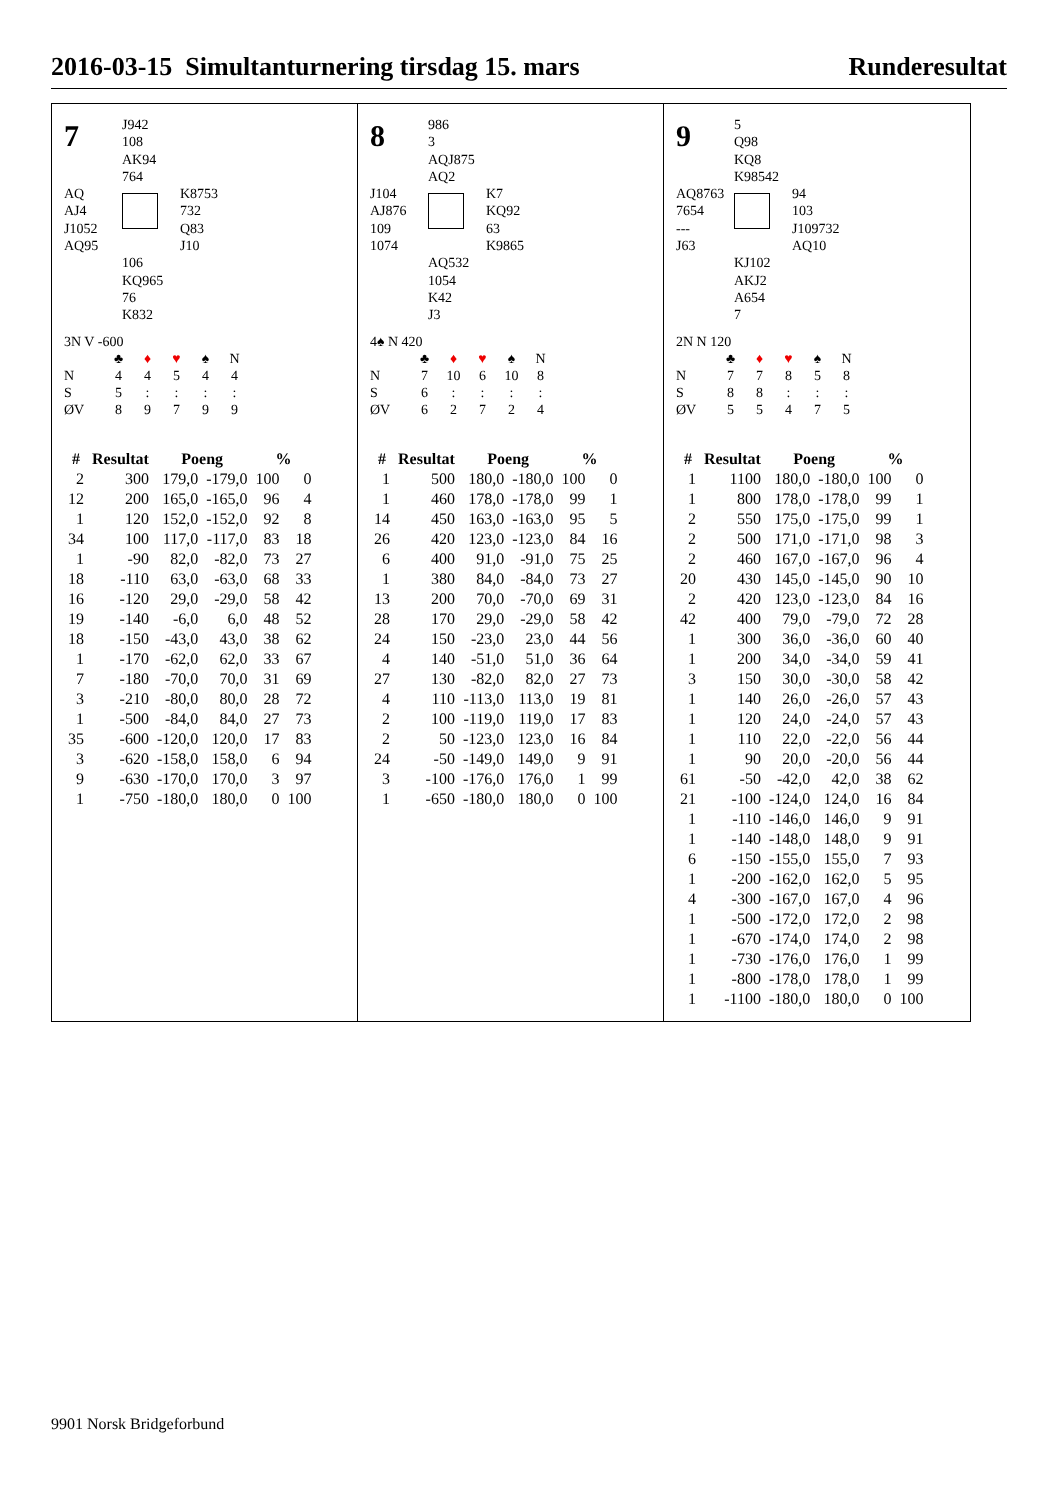2016-03-15 Simultanturnering tirsdag 15. mars Runderesultat
7
J942
108
AK94
764
AQ
AJ4
J1052
AQ95
K8753
732
Q83
J10
106
KQ965
76
K832
3N V -600
| | ♣ | ♦ | ♥ | ♠ | N |
| N | 4 | 4 | 5 | 4 | 4 |
| S | 5 | : | : | : | : |
| ØV | 8 | 9 | 7 | 9 | 9 |
| # | Resultat | Poeng | | % | |
| --- | --- | --- | --- | --- | --- |
| 2 | 300 | 179,0 | -179,0 | 100 | 0 |
| 12 | 200 | 165,0 | -165,0 | 96 | 4 |
| 1 | 120 | 152,0 | -152,0 | 92 | 8 |
| 34 | 100 | 117,0 | -117,0 | 83 | 18 |
| 1 | -90 | 82,0 | -82,0 | 73 | 27 |
| 18 | -110 | 63,0 | -63,0 | 68 | 33 |
| 16 | -120 | 29,0 | -29,0 | 58 | 42 |
| 19 | -140 | -6,0 | 6,0 | 48 | 52 |
| 18 | -150 | -43,0 | 43,0 | 38 | 62 |
| 1 | -170 | -62,0 | 62,0 | 33 | 67 |
| 7 | -180 | -70,0 | 70,0 | 31 | 69 |
| 3 | -210 | -80,0 | 80,0 | 28 | 72 |
| 1 | -500 | -84,0 | 84,0 | 27 | 73 |
| 35 | -600 | -120,0 | 120,0 | 17 | 83 |
| 3 | -620 | -158,0 | 158,0 | 6 | 94 |
| 9 | -630 | -170,0 | 170,0 | 3 | 97 |
| 1 | -750 | -180,0 | 180,0 | 0 | 100 |
8
986
3
AQJ875
AQ2
J104
AJ876
109
1074
K7
KQ92
63
K9865
AQ532
1054
K42
J3
4♠ N 420
| | ♣ | ♦ | ♥ | ♠ | N |
| N | 7 | 10 | 6 | 10 | 8 |
| S | 6 | : | : | : | : |
| ØV | 6 | 2 | 7 | 2 | 4 |
| # | Resultat | Poeng | | % | |
| --- | --- | --- | --- | --- | --- |
| 1 | 500 | 180,0 | -180,0 | 100 | 0 |
| 1 | 460 | 178,0 | -178,0 | 99 | 1 |
| 14 | 450 | 163,0 | -163,0 | 95 | 5 |
| 26 | 420 | 123,0 | -123,0 | 84 | 16 |
| 6 | 400 | 91,0 | -91,0 | 75 | 25 |
| 1 | 380 | 84,0 | -84,0 | 73 | 27 |
| 13 | 200 | 70,0 | -70,0 | 69 | 31 |
| 28 | 170 | 29,0 | -29,0 | 58 | 42 |
| 24 | 150 | -23,0 | 23,0 | 44 | 56 |
| 4 | 140 | -51,0 | 51,0 | 36 | 64 |
| 27 | 130 | -82,0 | 82,0 | 27 | 73 |
| 4 | 110 | -113,0 | 113,0 | 19 | 81 |
| 2 | 100 | -119,0 | 119,0 | 17 | 83 |
| 2 | 50 | -123,0 | 123,0 | 16 | 84 |
| 24 | -50 | -149,0 | 149,0 | 9 | 91 |
| 3 | -100 | -176,0 | 176,0 | 1 | 99 |
| 1 | -650 | -180,0 | 180,0 | 0 | 100 |
9
5
Q98
KQ8
K98542
AQ8763
7654
---
J63
94
103
J109732
AQ10
KJ102
AKJ2
A654
7
2N N 120
| | ♣ | ♦ | ♥ | ♠ | N |
| N | 7 | 7 | 8 | 5 | 8 |
| S | 8 | 8 | : | : | : |
| ØV | 5 | 5 | 4 | 7 | 5 |
| # | Resultat | Poeng | | % | |
| --- | --- | --- | --- | --- | --- |
| 1 | 1100 | 180,0 | -180,0 | 100 | 0 |
| 1 | 800 | 178,0 | -178,0 | 99 | 1 |
| 2 | 550 | 175,0 | -175,0 | 99 | 1 |
| 2 | 500 | 171,0 | -171,0 | 98 | 3 |
| 2 | 460 | 167,0 | -167,0 | 96 | 4 |
| 20 | 430 | 145,0 | -145,0 | 90 | 10 |
| 2 | 420 | 123,0 | -123,0 | 84 | 16 |
| 42 | 400 | 79,0 | -79,0 | 72 | 28 |
| 1 | 300 | 36,0 | -36,0 | 60 | 40 |
| 1 | 200 | 34,0 | -34,0 | 59 | 41 |
| 3 | 150 | 30,0 | -30,0 | 58 | 42 |
| 1 | 140 | 26,0 | -26,0 | 57 | 43 |
| 1 | 120 | 24,0 | -24,0 | 57 | 43 |
| 1 | 110 | 22,0 | -22,0 | 56 | 44 |
| 1 | 90 | 20,0 | -20,0 | 56 | 44 |
| 61 | -50 | -42,0 | 42,0 | 38 | 62 |
| 21 | -100 | -124,0 | 124,0 | 16 | 84 |
| 1 | -110 | -146,0 | 146,0 | 9 | 91 |
| 1 | -140 | -148,0 | 148,0 | 9 | 91 |
| 6 | -150 | -155,0 | 155,0 | 7 | 93 |
| 1 | -200 | -162,0 | 162,0 | 5 | 95 |
| 4 | -300 | -167,0 | 167,0 | 4 | 96 |
| 1 | -500 | -172,0 | 172,0 | 2 | 98 |
| 1 | -670 | -174,0 | 174,0 | 2 | 98 |
| 1 | -730 | -176,0 | 176,0 | 1 | 99 |
| 1 | -800 | -178,0 | 178,0 | 1 | 99 |
| 1 | -1100 | -180,0 | 180,0 | 0 | 100 |
9901 Norsk Bridgeforbund